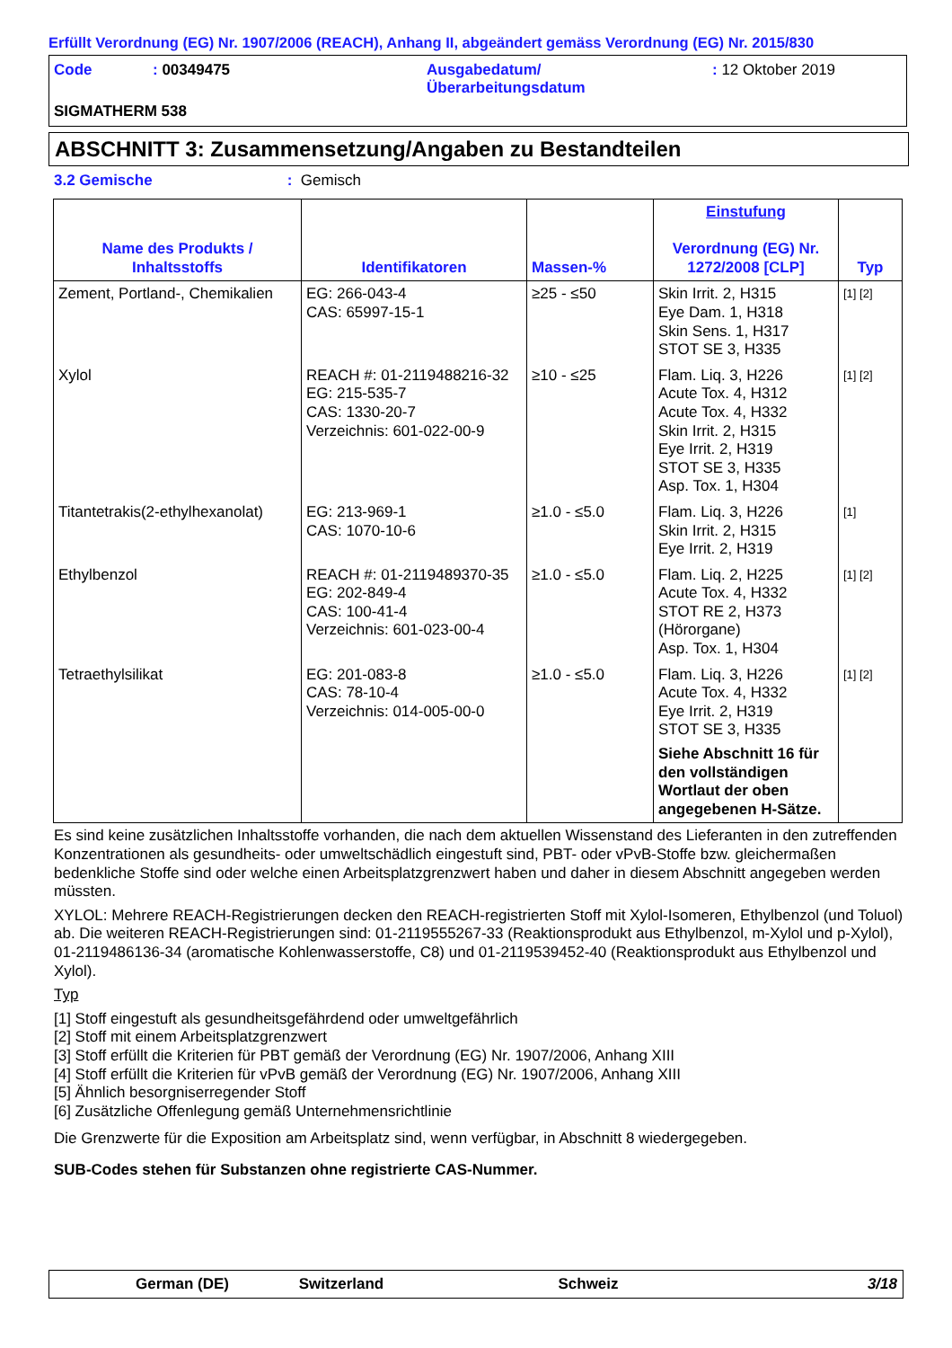Erfüllt Verordnung (EG) Nr. 1907/2006 (REACH), Anhang II, abgeändert gemäss Verordnung (EG) Nr. 2015/830
| Code | : 00349475 | Ausgabedatum/ Überarbeitungsdatum | : 12 Oktober 2019 |
SIGMATHERM 538
ABSCHNITT 3: Zusammensetzung/Angaben zu Bestandteilen
3.2 Gemische : Gemisch
| Name des Produkts / Inhaltsstoffs | Identifikatoren | Massen-% | Einstufung Verordnung (EG) Nr. 1272/2008 [CLP] | Typ |
| --- | --- | --- | --- | --- |
| Zement, Portland-, Chemikalien | EG: 266-043-4 CAS: 65997-15-1 | ≥25 - ≤50 | Skin Irrit. 2, H315 Eye Dam. 1, H318 Skin Sens. 1, H317 STOT SE 3, H335 | [1] [2] |
| Xylol | REACH #: 01-2119488216-32 EG: 215-535-7 CAS: 1330-20-7 Verzeichnis: 601-022-00-9 | ≥10 - ≤25 | Flam. Liq. 3, H226 Acute Tox. 4, H312 Acute Tox. 4, H332 Skin Irrit. 2, H315 Eye Irrit. 2, H319 STOT SE 3, H335 Asp. Tox. 1, H304 | [1] [2] |
| Titantetrakis(2-ethylhexanolat) | EG: 213-969-1 CAS: 1070-10-6 | ≥1.0 - ≤5.0 | Flam. Liq. 3, H226 Skin Irrit. 2, H315 Eye Irrit. 2, H319 | [1] |
| Ethylbenzol | REACH #: 01-2119489370-35 EG: 202-849-4 CAS: 100-41-4 Verzeichnis: 601-023-00-4 | ≥1.0 - ≤5.0 | Flam. Liq. 2, H225 Acute Tox. 4, H332 STOT RE 2, H373 (Hörorgane) Asp. Tox. 1, H304 | [1] [2] |
| Tetraethylsilikat | EG: 201-083-8 CAS: 78-10-4 Verzeichnis: 014-005-00-0 | ≥1.0 - ≤5.0 | Flam. Liq. 3, H226 Acute Tox. 4, H332 Eye Irrit. 2, H319 STOT SE 3, H335 Siehe Abschnitt 16 für den vollständigen Wortlaut der oben angegebenen H-Sätze. | [1] [2] |
Es sind keine zusätzlichen Inhaltsstoffe vorhanden, die nach dem aktuellen Wissenstand des Lieferanten in den zutreffenden Konzentrationen als gesundheits- oder umweltschädlich eingestuft sind, PBT- oder vPvB-Stoffe bzw. gleichermaßen bedenkliche Stoffe sind oder welche einen Arbeitsplatzgrenzwert haben und daher in diesem Abschnitt angegeben werden müssten.
XYLOL: Mehrere REACH-Registrierungen decken den REACH-registrierten Stoff mit Xylol-Isomeren, Ethylbenzol (und Toluol) ab. Die weiteren REACH-Registrierungen sind: 01-2119555267-33 (Reaktionsprodukt aus Ethylbenzol, m-Xylol und p-Xylol), 01-2119486136-34 (aromatische Kohlenwasserstoffe, C8) und 01-2119539452-40 (Reaktionsprodukt aus Ethylbenzol und Xylol).
Typ
[1] Stoff eingestuft als gesundheitsgefährdend oder umweltgefährlich
[2] Stoff mit einem Arbeitsplatzgrenzwert
[3] Stoff erfüllt die Kriterien für PBT gemäß der Verordnung (EG) Nr. 1907/2006, Anhang XIII
[4] Stoff erfüllt die Kriterien für vPvB gemäß der Verordnung (EG) Nr. 1907/2006, Anhang XIII
[5] Ähnlich besorgniserregender Stoff
[6] Zusätzliche Offenlegung gemäß Unternehmensrichtlinie
Die Grenzwerte für die Exposition am Arbeitsplatz sind, wenn verfügbar, in Abschnitt 8 wiedergegeben.
SUB-Codes stehen für Substanzen ohne registrierte CAS-Nummer.
German (DE) Switzerland Schweiz 3/18